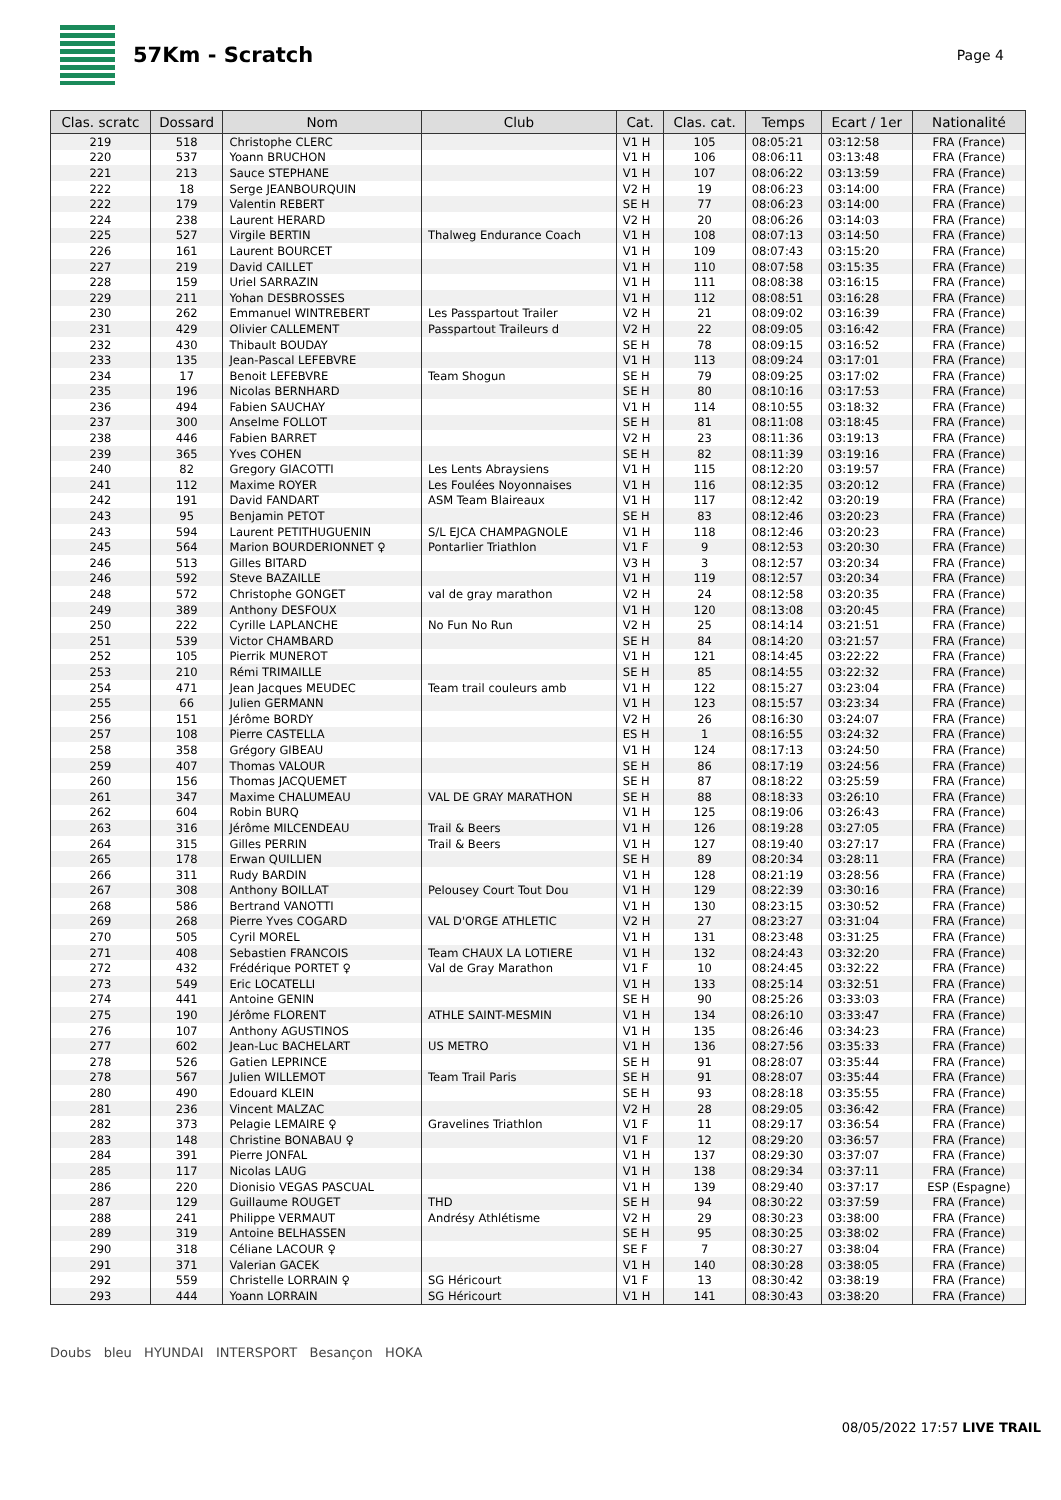57Km - Scratch
Page 4
| Clas. scratc | Dossard | Nom | Club | Cat. | Clas. cat. | Temps | Ecart / 1er | Nationalité |
| --- | --- | --- | --- | --- | --- | --- | --- | --- |
| 219 | 518 | Christophe CLERC | | V1 H | 105 | 08:05:21 | 03:12:58 | FRA (France) |
| 220 | 537 | Yoann BRUCHON | | V1 H | 106 | 08:06:11 | 03:13:48 | FRA (France) |
| 221 | 213 | Sauce STEPHANE | | V1 H | 107 | 08:06:22 | 03:13:59 | FRA (France) |
| 222 | 18 | Serge JEANBOURQUIN | | V2 H | 19 | 08:06:23 | 03:14:00 | FRA (France) |
| 222 | 179 | Valentin REBERT | | SE H | 77 | 08:06:23 | 03:14:00 | FRA (France) |
| 224 | 238 | Laurent HERARD | | V2 H | 20 | 08:06:26 | 03:14:03 | FRA (France) |
| 225 | 527 | Virgile BERTIN | Thalweg Endurance Coach | V1 H | 108 | 08:07:13 | 03:14:50 | FRA (France) |
| 226 | 161 | Laurent BOURCET | | V1 H | 109 | 08:07:43 | 03:15:20 | FRA (France) |
| 227 | 219 | David CAILLET | | V1 H | 110 | 08:07:58 | 03:15:35 | FRA (France) |
| 228 | 159 | Uriel SARRAZIN | | V1 H | 111 | 08:08:38 | 03:16:15 | FRA (France) |
| 229 | 211 | Yohan DESBROSSES | | V1 H | 112 | 08:08:51 | 03:16:28 | FRA (France) |
| 230 | 262 | Emmanuel WINTREBERT | Les Passpartout Trailer | V2 H | 21 | 08:09:02 | 03:16:39 | FRA (France) |
| 231 | 429 | Olivier CALLEMENT | Passpartout Traileurs d | V2 H | 22 | 08:09:05 | 03:16:42 | FRA (France) |
| 232 | 430 | Thibault BOUDAY | | SE H | 78 | 08:09:15 | 03:16:52 | FRA (France) |
| 233 | 135 | Jean-Pascal LEFEBVRE | | V1 H | 113 | 08:09:24 | 03:17:01 | FRA (France) |
| 234 | 17 | Benoit LEFEBVRE | Team Shogun | SE H | 79 | 08:09:25 | 03:17:02 | FRA (France) |
| 235 | 196 | Nicolas BERNHARD | | SE H | 80 | 08:10:16 | 03:17:53 | FRA (France) |
| 236 | 494 | Fabien SAUCHAY | | V1 H | 114 | 08:10:55 | 03:18:32 | FRA (France) |
| 237 | 300 | Anselme FOLLOT | | SE H | 81 | 08:11:08 | 03:18:45 | FRA (France) |
| 238 | 446 | Fabien BARRET | | V2 H | 23 | 08:11:36 | 03:19:13 | FRA (France) |
| 239 | 365 | Yves COHEN | | SE H | 82 | 08:11:39 | 03:19:16 | FRA (France) |
| 240 | 82 | Gregory GIACOTTI | Les Lents Abraysiens | V1 H | 115 | 08:12:20 | 03:19:57 | FRA (France) |
| 241 | 112 | Maxime ROYER | Les Foulées Noyonnaises | V1 H | 116 | 08:12:35 | 03:20:12 | FRA (France) |
| 242 | 191 | David FANDART | ASM Team Blaireaux | V1 H | 117 | 08:12:42 | 03:20:19 | FRA (France) |
| 243 | 95 | Benjamin PETOT | | SE H | 83 | 08:12:46 | 03:20:23 | FRA (France) |
| 243 | 594 | Laurent PETITHUGUENIN | S/L EJCA CHAMPAGNOLE | V1 H | 118 | 08:12:46 | 03:20:23 | FRA (France) |
| 245 | 564 | Marion BOURDERIONNET ♀ | Pontarlier Triathlon | V1 F | 9 | 08:12:53 | 03:20:30 | FRA (France) |
| 246 | 513 | Gilles BITARD | | V3 H | 3 | 08:12:57 | 03:20:34 | FRA (France) |
| 246 | 592 | Steve BAZAILLE | | V1 H | 119 | 08:12:57 | 03:20:34 | FRA (France) |
| 248 | 572 | Christophe GONGET | val de gray marathon | V2 H | 24 | 08:12:58 | 03:20:35 | FRA (France) |
| 249 | 389 | Anthony DESFOUX | | V1 H | 120 | 08:13:08 | 03:20:45 | FRA (France) |
| 250 | 222 | Cyrille LAPLANCHE | No Fun No Run | V2 H | 25 | 08:14:14 | 03:21:51 | FRA (France) |
| 251 | 539 | Victor CHAMBARD | | SE H | 84 | 08:14:20 | 03:21:57 | FRA (France) |
| 252 | 105 | Pierrik MUNEROT | | V1 H | 121 | 08:14:45 | 03:22:22 | FRA (France) |
| 253 | 210 | Rémi TRIMAILLE | | SE H | 85 | 08:14:55 | 03:22:32 | FRA (France) |
| 254 | 471 | Jean Jacques MEUDEC | Team trail couleurs amb | V1 H | 122 | 08:15:27 | 03:23:04 | FRA (France) |
| 255 | 66 | Julien GERMANN | | V1 H | 123 | 08:15:57 | 03:23:34 | FRA (France) |
| 256 | 151 | Jérôme BORDY | | V2 H | 26 | 08:16:30 | 03:24:07 | FRA (France) |
| 257 | 108 | Pierre CASTELLA | | ES H | 1 | 08:16:55 | 03:24:32 | FRA (France) |
| 258 | 358 | Grégory GIBEAU | | V1 H | 124 | 08:17:13 | 03:24:50 | FRA (France) |
| 259 | 407 | Thomas VALOUR | | SE H | 86 | 08:17:19 | 03:24:56 | FRA (France) |
| 260 | 156 | Thomas JACQUEMET | | SE H | 87 | 08:18:22 | 03:25:59 | FRA (France) |
| 261 | 347 | Maxime CHALUMEAU | VAL DE GRAY MARATHON | SE H | 88 | 08:18:33 | 03:26:10 | FRA (France) |
| 262 | 604 | Robin BURQ | | V1 H | 125 | 08:19:06 | 03:26:43 | FRA (France) |
| 263 | 316 | Jérôme MILCENDEAU | Trail & Beers | V1 H | 126 | 08:19:28 | 03:27:05 | FRA (France) |
| 264 | 315 | Gilles PERRIN | Trail & Beers | V1 H | 127 | 08:19:40 | 03:27:17 | FRA (France) |
| 265 | 178 | Erwan QUILLIEN | | SE H | 89 | 08:20:34 | 03:28:11 | FRA (France) |
| 266 | 311 | Rudy BARDIN | | V1 H | 128 | 08:21:19 | 03:28:56 | FRA (France) |
| 267 | 308 | Anthony BOILLAT | Pelousey Court Tout Dou | V1 H | 129 | 08:22:39 | 03:30:16 | FRA (France) |
| 268 | 586 | Bertrand VANOTTI | | V1 H | 130 | 08:23:15 | 03:30:52 | FRA (France) |
| 269 | 268 | Pierre Yves COGARD | VAL D'ORGE ATHLETIC | V2 H | 27 | 08:23:27 | 03:31:04 | FRA (France) |
| 270 | 505 | Cyril MOREL | | V1 H | 131 | 08:23:48 | 03:31:25 | FRA (France) |
| 271 | 408 | Sebastien FRANCOIS | Team CHAUX LA LOTIERE | V1 H | 132 | 08:24:43 | 03:32:20 | FRA (France) |
| 272 | 432 | Frédérique PORTET ♀ | Val de Gray Marathon | V1 F | 10 | 08:24:45 | 03:32:22 | FRA (France) |
| 273 | 549 | Eric LOCATELLI | | V1 H | 133 | 08:25:14 | 03:32:51 | FRA (France) |
| 274 | 441 | Antoine GENIN | | SE H | 90 | 08:25:26 | 03:33:03 | FRA (France) |
| 275 | 190 | Jérôme FLORENT | ATHLE SAINT-MESMIN | V1 H | 134 | 08:26:10 | 03:33:47 | FRA (France) |
| 276 | 107 | Anthony AGUSTINOS | | V1 H | 135 | 08:26:46 | 03:34:23 | FRA (France) |
| 277 | 602 | Jean-Luc BACHELART | US METRO | V1 H | 136 | 08:27:56 | 03:35:33 | FRA (France) |
| 278 | 526 | Gatien LEPRINCE | | SE H | 91 | 08:28:07 | 03:35:44 | FRA (France) |
| 278 | 567 | Julien WILLEMOT | Team Trail Paris | SE H | 91 | 08:28:07 | 03:35:44 | FRA (France) |
| 280 | 490 | Edouard KLEIN | | SE H | 93 | 08:28:18 | 03:35:55 | FRA (France) |
| 281 | 236 | Vincent MALZAC | | V2 H | 28 | 08:29:05 | 03:36:42 | FRA (France) |
| 282 | 373 | Pelagie LEMAIRE ♀ | Gravelines Triathlon | V1 F | 11 | 08:29:17 | 03:36:54 | FRA (France) |
| 283 | 148 | Christine BONABAU ♀ | | V1 F | 12 | 08:29:20 | 03:36:57 | FRA (France) |
| 284 | 391 | Pierre JONFAL | | V1 H | 137 | 08:29:30 | 03:37:07 | FRA (France) |
| 285 | 117 | Nicolas LAUG | | V1 H | 138 | 08:29:34 | 03:37:11 | FRA (France) |
| 286 | 220 | Dionisio VEGAS PASCUAL | | V1 H | 139 | 08:29:40 | 03:37:17 | ESP (Espagne) |
| 287 | 129 | Guillaume ROUGET | THD | SE H | 94 | 08:30:22 | 03:37:59 | FRA (France) |
| 288 | 241 | Philippe VERMAUT | Andrésy Athlétisme | V2 H | 29 | 08:30:23 | 03:38:00 | FRA (France) |
| 289 | 319 | Antoine BELHASSEN | | SE H | 95 | 08:30:25 | 03:38:02 | FRA (France) |
| 290 | 318 | Céliane LACOUR ♀ | | SE F | 7 | 08:30:27 | 03:38:04 | FRA (France) |
| 291 | 371 | Valerian GACEK | | V1 H | 140 | 08:30:28 | 03:38:05 | FRA (France) |
| 292 | 559 | Christelle LORRAIN ♀ | SG Héricourt | V1 F | 13 | 08:30:42 | 03:38:19 | FRA (France) |
| 293 | 444 | Yoann LORRAIN | SG Héricourt | V1 H | 141 | 08:30:43 | 03:38:20 | FRA (France) |
Doubs bleu HYUNDAI INTERSPORT Besançon HOKA
08/05/2022 17:57 LIVE TRAIL